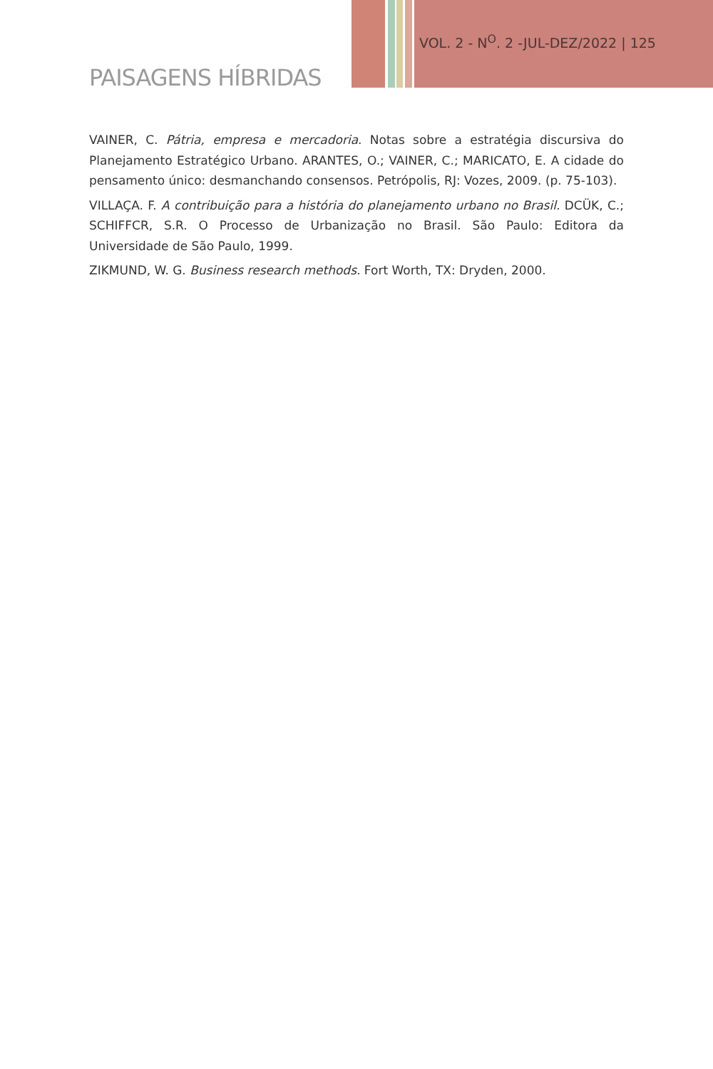VOL. 2 - N<sup>O</sup>. 2 -JUL-DEZ/2022 | 125
PAISAGENS HÍBRIDAS
VAINER, C. Pátria, empresa e mercadoria. Notas sobre a estratégia discursiva do Planejamento Estratégico Urbano. ARANTES, O.; VAINER, C.; MARICATO, E. A cidade do pensamento único: desmanchando consensos. Petrópolis, RJ: Vozes, 2009. (p. 75-103).
VILLAÇA. F. A contribuição para a história do planejamento urbano no Brasil. DCÜK, C.; SCHIFFCR, S.R. O Processo de Urbanização no Brasil. São Paulo: Editora da Universidade de São Paulo, 1999.
ZIKMUND, W. G. Business research methods. Fort Worth, TX: Dryden, 2000.